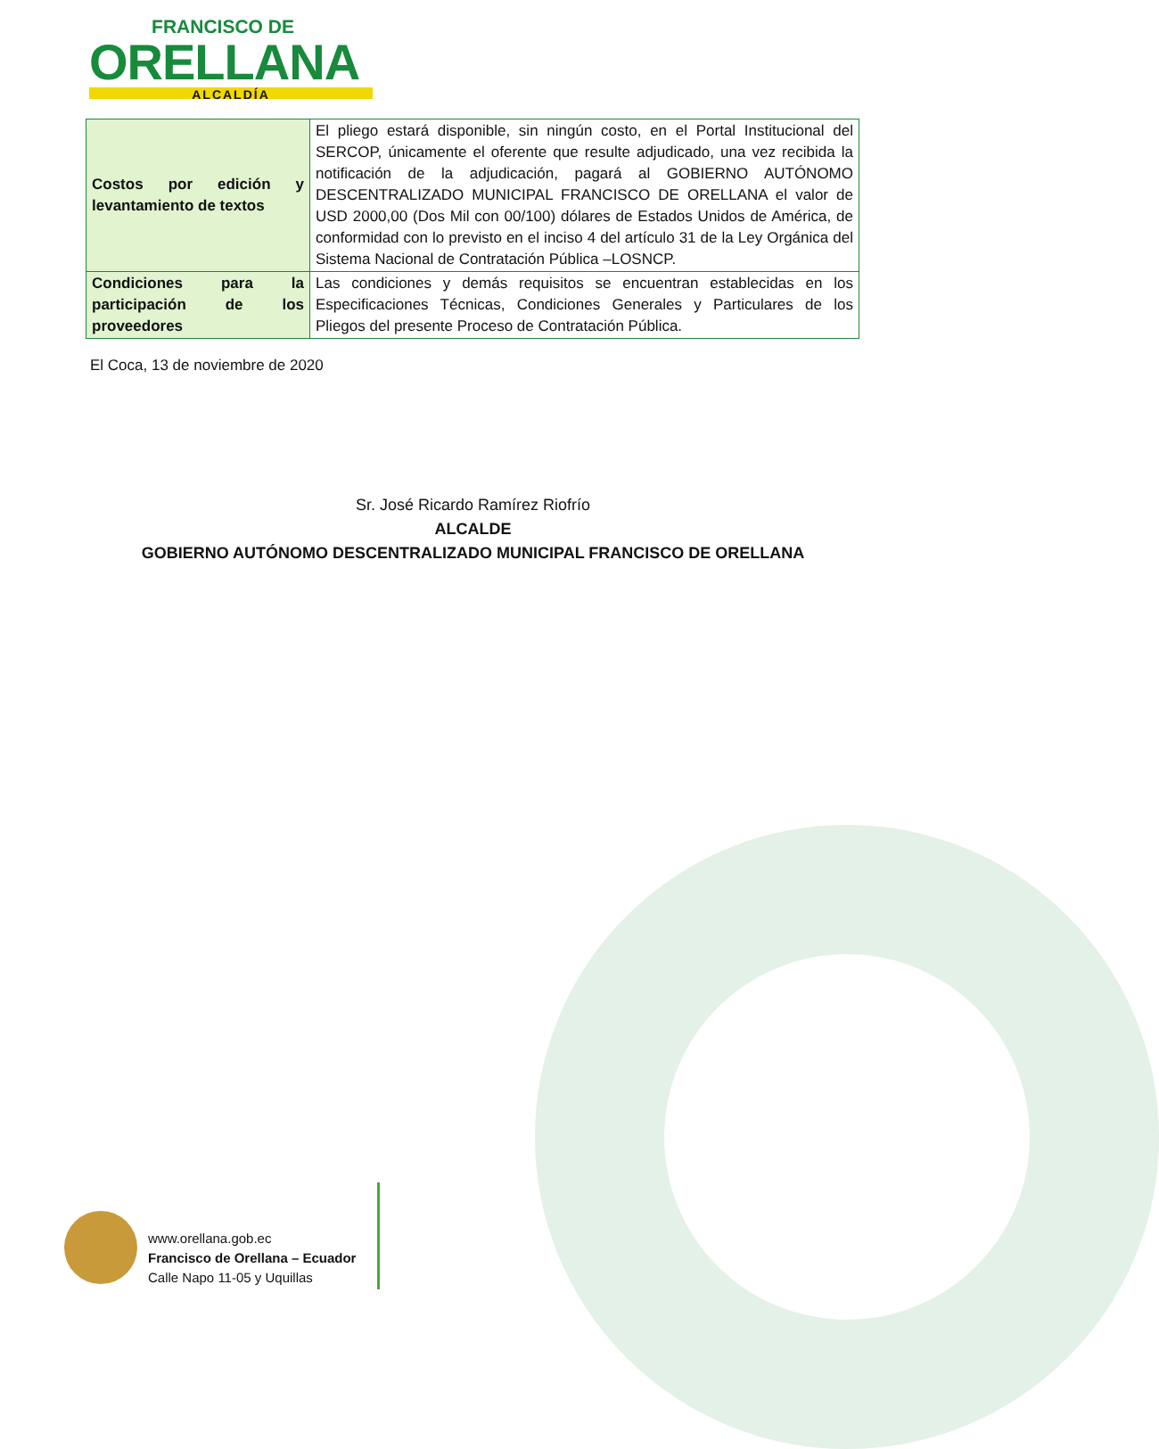FRANCISCO DE
ORELLANA
ALCALDÍA
| Costos por edición y levantamiento de textos | El pliego estará disponible, sin ningún costo, en el Portal Institucional del SERCOP, únicamente el oferente que resulte adjudicado, una vez recibida la notificación de la adjudicación, pagará al GOBIERNO AUTÓNOMO DESCENTRALIZADO MUNICIPAL FRANCISCO DE ORELLANA el valor de USD 2000,00 (Dos Mil con 00/100) dólares de Estados Unidos de América, de conformidad con lo previsto en el inciso 4 del artículo 31 de la Ley Orgánica del Sistema Nacional de Contratación Pública –LOSNCP. |
| Condiciones para la participación de los proveedores | Las condiciones y demás requisitos se encuentran establecidas en los Especificaciones Técnicas, Condiciones Generales y Particulares de los Pliegos del presente Proceso de Contratación Pública. |
El Coca, 13 de noviembre de 2020
Sr. José Ricardo Ramírez Riofrío
ALCALDE
GOBIERNO AUTÓNOMO DESCENTRALIZADO MUNICIPAL FRANCISCO DE ORELLANA
www.orellana.gob.ec
Francisco de Orellana – Ecuador
Calle Napo 11-05 y Uquillas